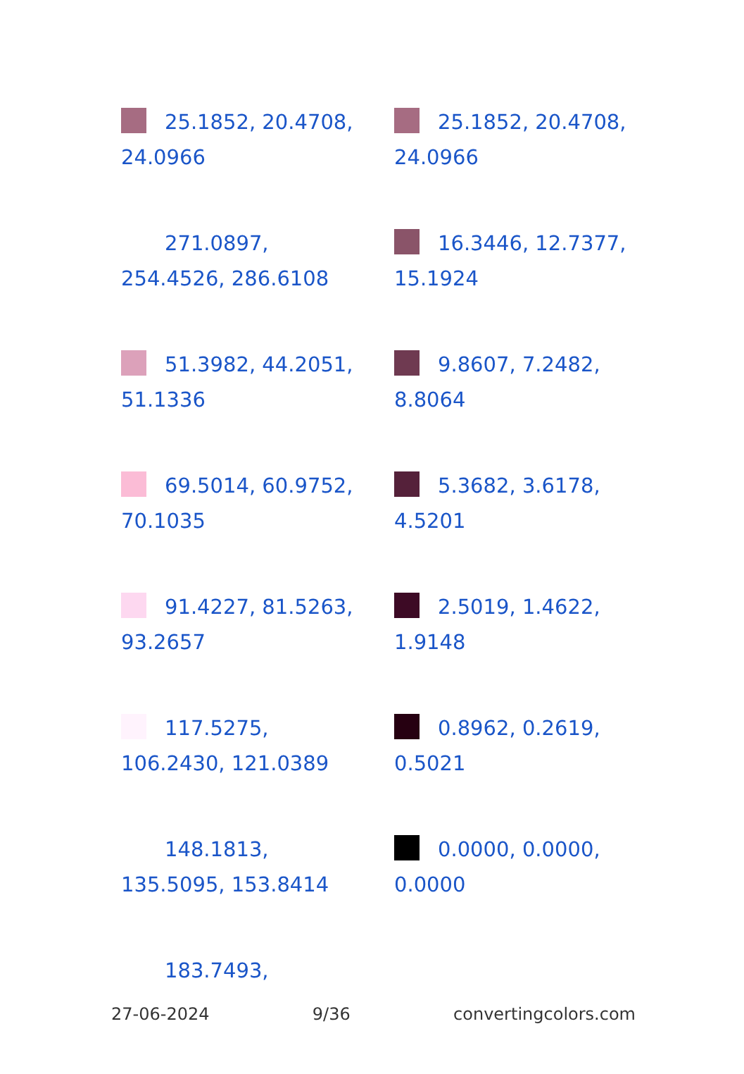25.1852, 20.4708, 24.0966
25.1852, 20.4708, 24.0966
271.0897, 254.4526, 286.6108
16.3446, 12.7377, 15.1924
51.3982, 44.2051, 51.1336
9.8607, 7.2482, 8.8064
69.5014, 60.9752, 70.1035
5.3682, 3.6178, 4.5201
91.4227, 81.5263, 93.2657
2.5019, 1.4622, 1.9148
117.5275, 106.2430, 121.0389
0.8962, 0.2619, 0.5021
148.1813, 135.5095, 153.8414
0.0000, 0.0000, 0.0000
183.7493,
27-06-2024 9/36 convertingcolors.com